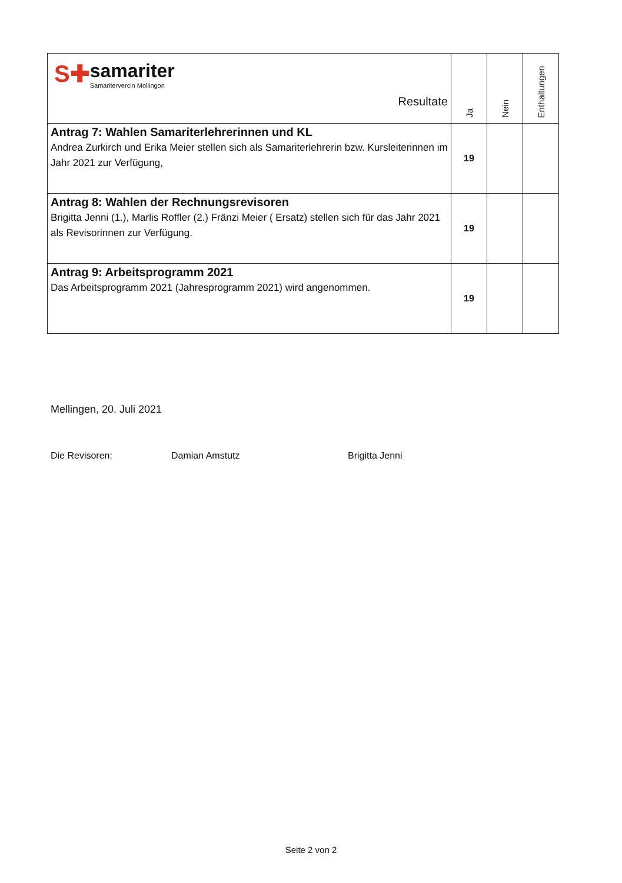| S✚ samariter Samaritervercin Mollingon Resultate | Ja | Nein | Enthaltungen |
| --- | --- | --- | --- |
| Antrag 7: Wahlen Samariterlehrerinnen und KL Andrea Zurkirch und Erika Meier stellen sich als Samariterlehrerin bzw. Kursleiterinnen im Jahr 2021 zur Verfügung, | 19 | | |
| Antrag 8: Wahlen der Rechnungsrevisoren Brigitta Jenni (1.), Marlis Roffler (2.) Fränzi Meier ( Ersatz) stellen sich für das Jahr 2021 als Revisorinnen zur Verfügung. | 19 | | |
| Antrag 9: Arbeitsprogramm 2021 Das Arbeitsprogramm 2021 (Jahresprogramm 2021) wird angenommen. | 19 | | |
Mellingen, 20. Juli 2021
Die Revisoren: Damian Amstutz Brigitta Jenni
Seite 2 von 2